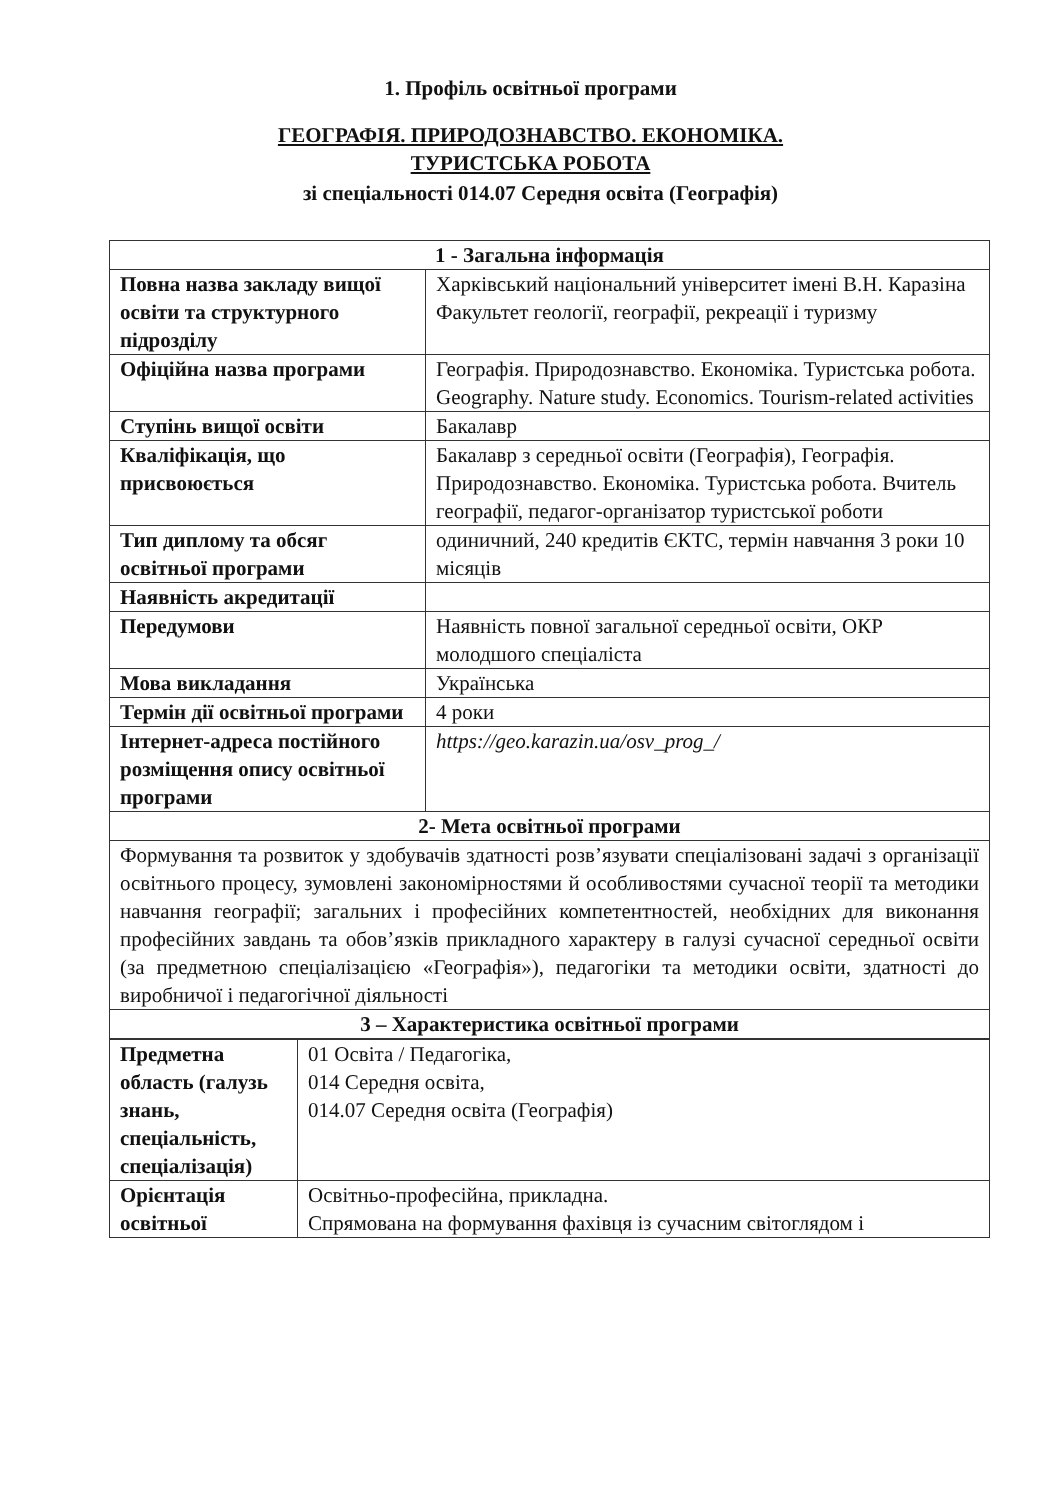1. Профіль освітньої програми
ГЕОГРАФІЯ. ПРИРОДОЗНАВСТВО. ЕКОНОМІКА.
ТУРИСТСЬКА РОБОТА
зі спеціальності 014.07 Середня освіта (Географія)
| 1 - Загальна інформація | |
| --- | --- |
| Повна назва закладу вищої освіти та структурного підрозділу | Харківський національний університет імені В.Н. Каразіна Факультет геології, географії, рекреації і туризму |
| Офіційна назва програми | Географія. Природознавство. Економіка. Туристська робота. Geography. Nature study. Economics. Tourism-related activities |
| Ступінь вищої освіти | Бакалавр |
| Кваліфікація, що присвоюється | Бакалавр з середньої освіти (Географія), Географія. Природознавство. Економіка. Туристська робота. Вчитель географії, педагог-організатор туристської роботи |
| Тип диплому та обсяг освітньої програми | одиничний, 240 кредитів ЄКТС, термін навчання 3 роки 10 місяців |
| Наявність акредитації | |
| Передумови | Наявність повної загальної середньої освіти, ОКР молодшого спеціаліста |
| Мова викладання | Українська |
| Термін дії освітньої програми | 4 роки |
| Інтернет-адреса постійного розміщення опису освітньої програми | https://geo.karazin.ua/osv_prog_/ |
| 2- Мета освітньої програми | |
| Формування та розвиток у здобувачів здатності розв’язувати спеціалізовані задачі з організації освітнього процесу, зумовлені закономірностями й особливостями сучасної теорії та методики навчання географії; загальних і професійних компетентностей, необхідних для виконання професійних завдань та обов’язків прикладного характеру в галузі сучасної середньої освіти (за предметною спеціалізацією «Географія»), педагогіки та методики освіти, здатності до виробничої і педагогічної діяльності | |
| 3 – Характеристика освітньої програми | |
| Предметна область (галузь знань, спеціальність, спеціалізація) | 01 Освіта / Педагогіка, 014 Середня освіта, 014.07 Середня освіта (Географія) |
| Орієнтація освітньої | Освітньо-професійна, прикладна. Спрямована на формування фахівця із сучасним світоглядом і |